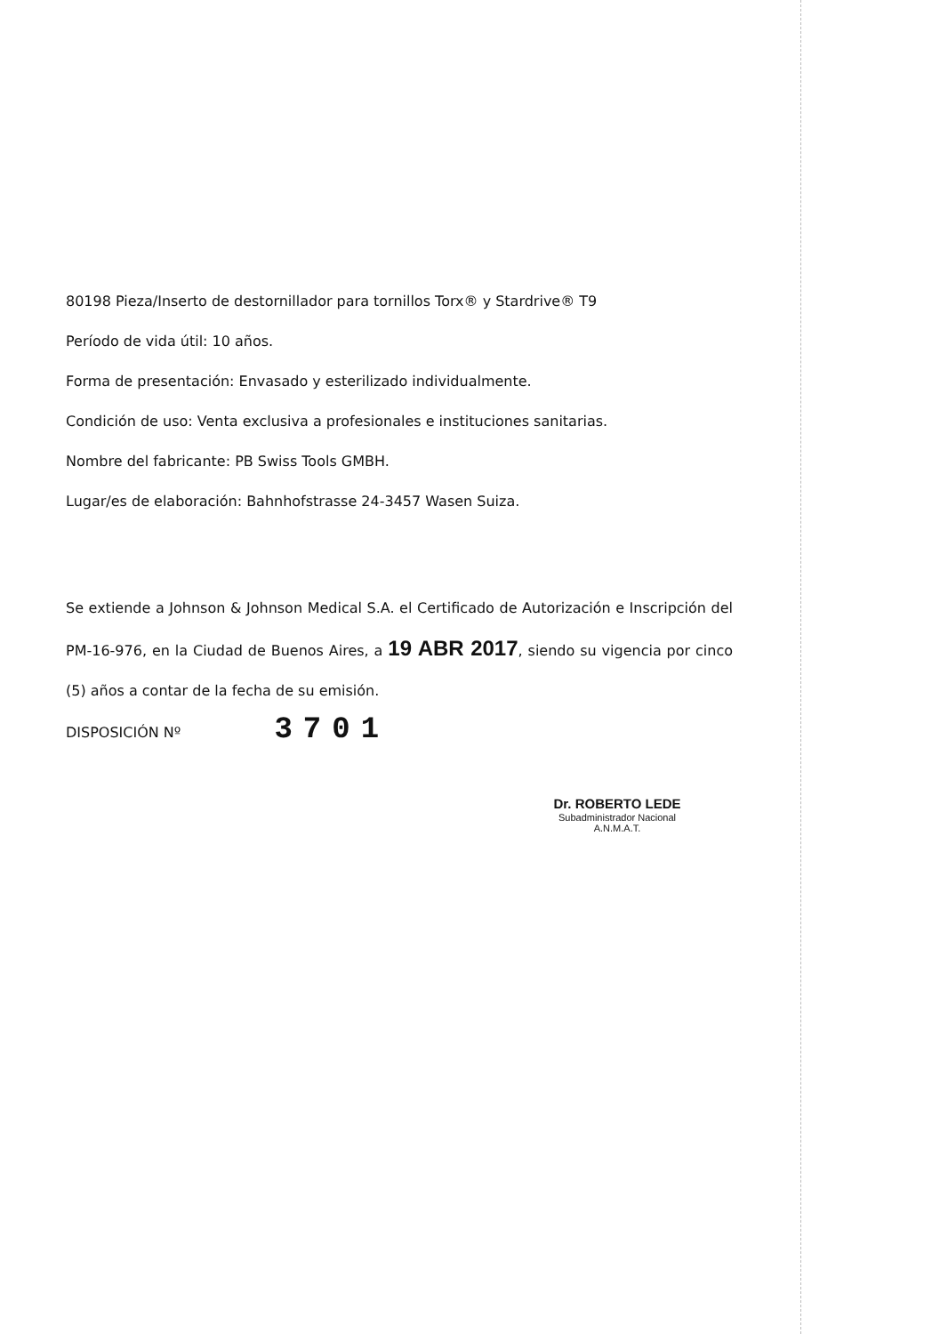80198 Pieza/Inserto de destornillador para tornillos Torx® y Stardrive® T9
Período de vida útil: 10 años.
Forma de presentación: Envasado y esterilizado individualmente.
Condición de uso: Venta exclusiva a profesionales e instituciones sanitarias.
Nombre del fabricante: PB Swiss Tools GMBH.
Lugar/es de elaboración: Bahnhofstrasse 24-3457 Wasen Suiza.
Se extiende a Johnson & Johnson Medical S.A. el Certificado de Autorización e Inscripción del PM-16-976, en la Ciudad de Buenos Aires, a 19 ABR 2017, siendo su vigencia por cinco (5) años a contar de la fecha de su emisión.
DISPOSICIÓN Nº 3701
Dr. ROBERTO LEDE
Subadministrador Nacional
A.N.M.A.T.